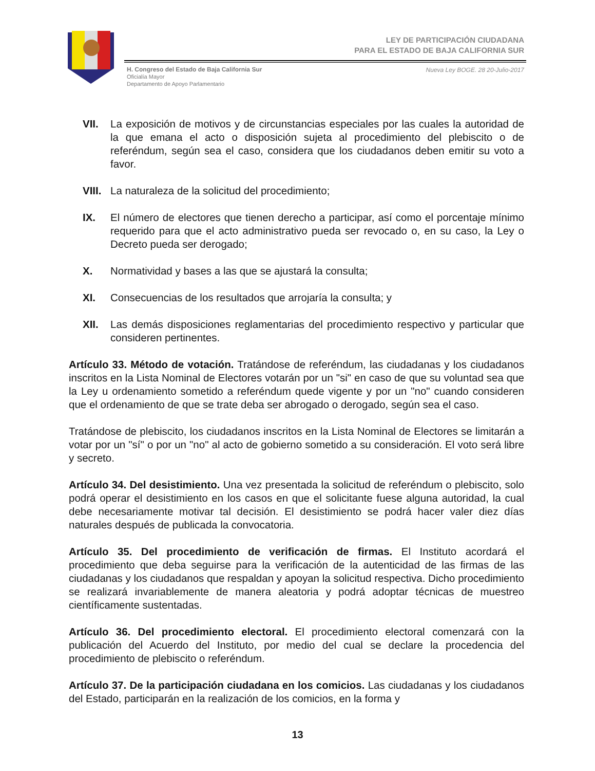LEY DE PARTICIPACIÓN CIUDADANA
PARA EL ESTADO DE BAJA CALIFORNIA SUR
H. Congreso del Estado de Baja California Sur
Oficialía Mayor
Departamento de Apoyo Parlamentario
Nueva Ley BOGE. 28 20-Julio-2017
VII. La exposición de motivos y de circunstancias especiales por las cuales la autoridad de la que emana el acto o disposición sujeta al procedimiento del plebiscito o de referéndum, según sea el caso, considera que los ciudadanos deben emitir su voto a favor.
VIII. La naturaleza de la solicitud del procedimiento;
IX. El número de electores que tienen derecho a participar, así como el porcentaje mínimo requerido para que el acto administrativo pueda ser revocado o, en su caso, la Ley o Decreto pueda ser derogado;
X. Normatividad y bases a las que se ajustará la consulta;
XI. Consecuencias de los resultados que arrojaría la consulta; y
XII. Las demás disposiciones reglamentarias del procedimiento respectivo y particular que consideren pertinentes.
Artículo 33. Método de votación. Tratándose de referéndum, las ciudadanas y los ciudadanos inscritos en la Lista Nominal de Electores votarán por un "si" en caso de que su voluntad sea que la Ley u ordenamiento sometido a referéndum quede vigente y por un "no" cuando consideren que el ordenamiento de que se trate deba ser abrogado o derogado, según sea el caso.
Tratándose de plebiscito, los ciudadanos inscritos en la Lista Nominal de Electores se limitarán a votar por un "sí" o por un "no" al acto de gobierno sometido a su consideración. El voto será libre y secreto.
Artículo 34. Del desistimiento. Una vez presentada la solicitud de referéndum o plebiscito, solo podrá operar el desistimiento en los casos en que el solicitante fuese alguna autoridad, la cual debe necesariamente motivar tal decisión. El desistimiento se podrá hacer valer diez días naturales después de publicada la convocatoria.
Artículo 35. Del procedimiento de verificación de firmas. El Instituto acordará el procedimiento que deba seguirse para la verificación de la autenticidad de las firmas de las ciudadanas y los ciudadanos que respaldan y apoyan la solicitud respectiva. Dicho procedimiento se realizará invariablemente de manera aleatoria y podrá adoptar técnicas de muestreo científicamente sustentadas.
Artículo 36. Del procedimiento electoral. El procedimiento electoral comenzará con la publicación del Acuerdo del Instituto, por medio del cual se declare la procedencia del procedimiento de plebiscito o referéndum.
Artículo 37. De la participación ciudadana en los comicios. Las ciudadanas y los ciudadanos del Estado, participarán en la realización de los comicios, en la forma y
13